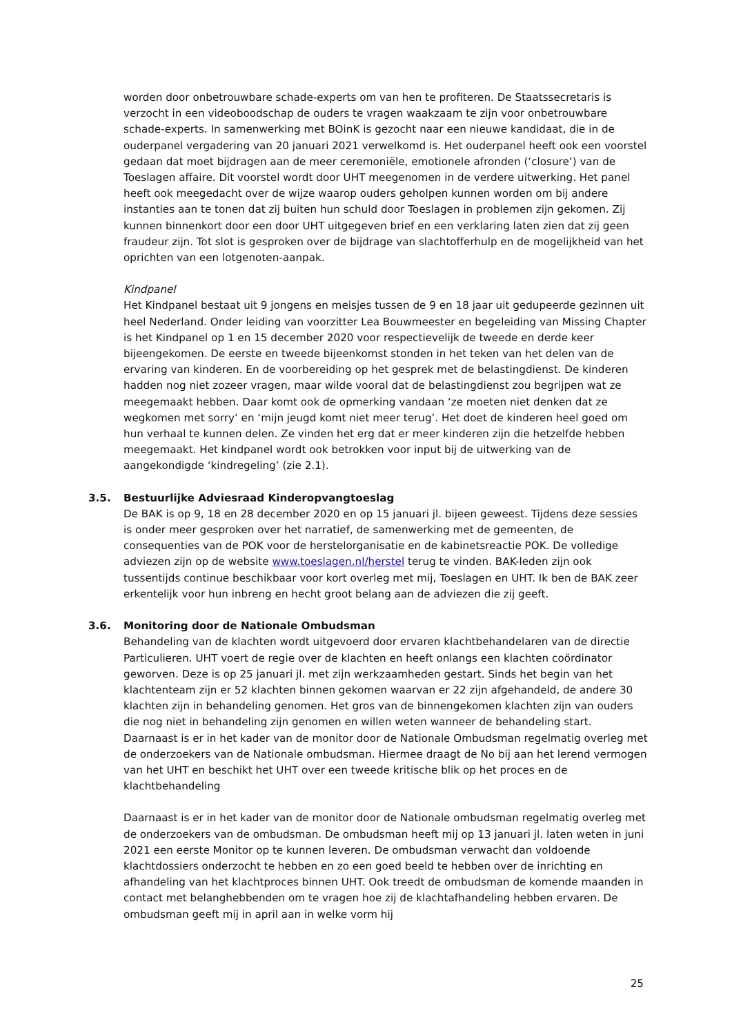worden door onbetrouwbare schade-experts om van hen te profiteren. De Staatssecretaris is verzocht in een videoboodschap de ouders te vragen waakzaam te zijn voor onbetrouwbare schade-experts. In samenwerking met BOinK is gezocht naar een nieuwe kandidaat, die in de ouderpanel vergadering van 20 januari 2021 verwelkomd is. Het ouderpanel heeft ook een voorstel gedaan dat moet bijdragen aan de meer ceremoniële, emotionele afronden (‘closure’) van de Toeslagen affaire. Dit voorstel wordt door UHT meegenomen in de verdere uitwerking. Het panel heeft ook meegedacht over de wijze waarop ouders geholpen kunnen worden om bij andere instanties aan te tonen dat zij buiten hun schuld door Toeslagen in problemen zijn gekomen. Zij kunnen binnenkort door een door UHT uitgegeven brief en een verklaring laten zien dat zij geen fraudeur zijn. Tot slot is gesproken over de bijdrage van slachtofferhulp en de mogelijkheid van het oprichten van een lotgenoten-aanpak.
Kindpanel
Het Kindpanel bestaat uit 9 jongens en meisjes tussen de 9 en 18 jaar uit gedupeerde gezinnen uit heel Nederland. Onder leiding van voorzitter Lea Bouwmeester en begeleiding van Missing Chapter is het Kindpanel op 1 en 15 december 2020 voor respectievelijk de tweede en derde keer bijeengekomen. De eerste en tweede bijeenkomst stonden in het teken van het delen van de ervaring van kinderen. En de voorbereiding op het gesprek met de belastingdienst. De kinderen hadden nog niet zozeer vragen, maar wilde vooral dat de belastingdienst zou begrijpen wat ze meegemaakt hebben. Daar komt ook de opmerking vandaan ‘ze moeten niet denken dat ze wegkomen met sorry’ en ‘mijn jeugd komt niet meer terug’. Het doet de kinderen heel goed om hun verhaal te kunnen delen. Ze vinden het erg dat er meer kinderen zijn die hetzelfde hebben meegemaakt. Het kindpanel wordt ook betrokken voor input bij de uitwerking van de aangekondigde ‘kindregeling’ (zie 2.1).
3.5. Bestuurlijke Adviesraad Kinderopvangtoeslag
De BAK is op 9, 18 en 28 december 2020 en op 15 januari jl. bijeen geweest. Tijdens deze sessies is onder meer gesproken over het narratief, de samenwerking met de gemeenten, de consequenties van de POK voor de herstelorganisatie en de kabinetsreactie POK. De volledige adviezen zijn op de website www.toeslagen.nl/herstel terug te vinden. BAK-leden zijn ook tussentijds continue beschikbaar voor kort overleg met mij, Toeslagen en UHT. Ik ben de BAK zeer erkentelijk voor hun inbreng en hecht groot belang aan de adviezen die zij geeft.
3.6. Monitoring door de Nationale Ombudsman
Behandeling van de klachten wordt uitgevoerd door ervaren klachtbehandelaren van de directie Particulieren. UHT voert de regie over de klachten en heeft onlangs een klachten coördinator geworven. Deze is op 25 januari jl. met zijn werkzaamheden gestart. Sinds het begin van het klachtenteam zijn er 52 klachten binnen gekomen waarvan er 22 zijn afgehandeld, de andere 30 klachten zijn in behandeling genomen. Het gros van de binnengekomen klachten zijn van ouders die nog niet in behandeling zijn genomen en willen weten wanneer de behandeling start. Daarnaast is er in het kader van de monitor door de Nationale Ombudsman regelmatig overleg met de onderzoekers van de Nationale ombudsman. Hiermee draagt de No bij aan het lerend vermogen van het UHT en beschikt het UHT over een tweede kritische blik op het proces en de klachtbehandeling
Daarnaast is er in het kader van de monitor door de Nationale ombudsman regelmatig overleg met de onderzoekers van de ombudsman. De ombudsman heeft mij op 13 januari jl. laten weten in juni 2021 een eerste Monitor op te kunnen leveren. De ombudsman verwacht dan voldoende klachtdossiers onderzocht te hebben en zo een goed beeld te hebben over de inrichting en afhandeling van het klachtproces binnen UHT. Ook treedt de ombudsman de komende maanden in contact met belanghebbenden om te vragen hoe zij de klachtafhandeling hebben ervaren. De ombudsman geeft mij in april aan in welke vorm hij
25